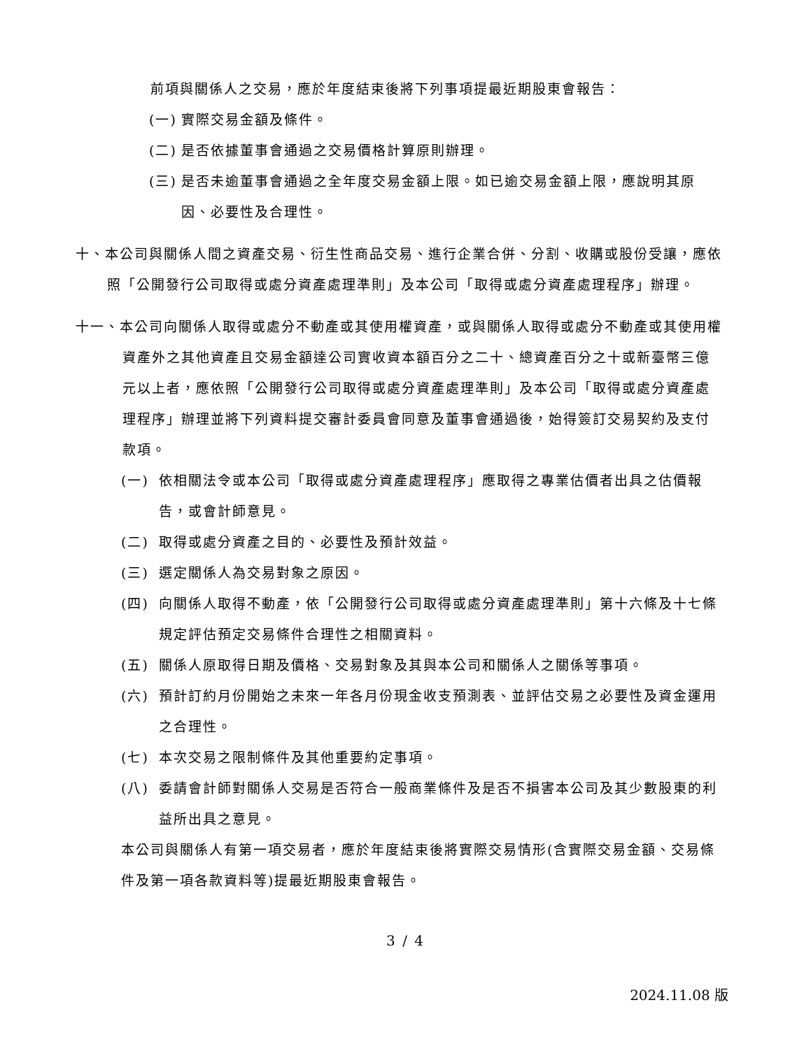前項與關係人之交易，應於年度結束後將下列事項提最近期股東會報告：
(一) 實際交易金額及條件。
(二) 是否依據董事會通過之交易價格計算原則辦理。
(三) 是否未逾董事會通過之全年度交易金額上限。如已逾交易金額上限，應說明其原因、必要性及合理性。
十、本公司與關係人間之資產交易、衍生性商品交易、進行企業合併、分割、收購或股份受讓，應依照「公開發行公司取得或處分資產處理準則」及本公司「取得或處分資產處理程序」辦理。
十一、本公司向關係人取得或處分不動產或其使用權資產，或與關係人取得或處分不動產或其使用權資產外之其他資產且交易金額達公司實收資本額百分之二十、總資產百分之十或新臺幣三億元以上者，應依照「公開發行公司取得或處分資產處理準則」及本公司「取得或處分資產處理程序」辦理並將下列資料提交審計委員會同意及董事會通過後，始得簽訂交易契約及支付款項。
(一) 依相關法令或本公司「取得或處分資產處理程序」應取得之專業估價者出具之估價報告，或會計師意見。
(二) 取得或處分資產之目的、必要性及預計效益。
(三) 選定關係人為交易對象之原因。
(四) 向關係人取得不動產，依「公開發行公司取得或處分資產處理準則」第十六條及十七條規定評估預定交易條件合理性之相關資料。
(五) 關係人原取得日期及價格、交易對象及其與本公司和關係人之關係等事項。
(六) 預計訂約月份開始之未來一年各月份現金收支預測表、並評估交易之必要性及資金運用之合理性。
(七) 本次交易之限制條件及其他重要約定事項。
(八) 委請會計師對關係人交易是否符合一般商業條件及是否不損害本公司及其少數股東的利益所出具之意見。
本公司與關係人有第一項交易者，應於年度結束後將實際交易情形(含實際交易金額、交易條件及第一項各款資料等)提最近期股東會報告。
3 / 4
2024.11.08 版